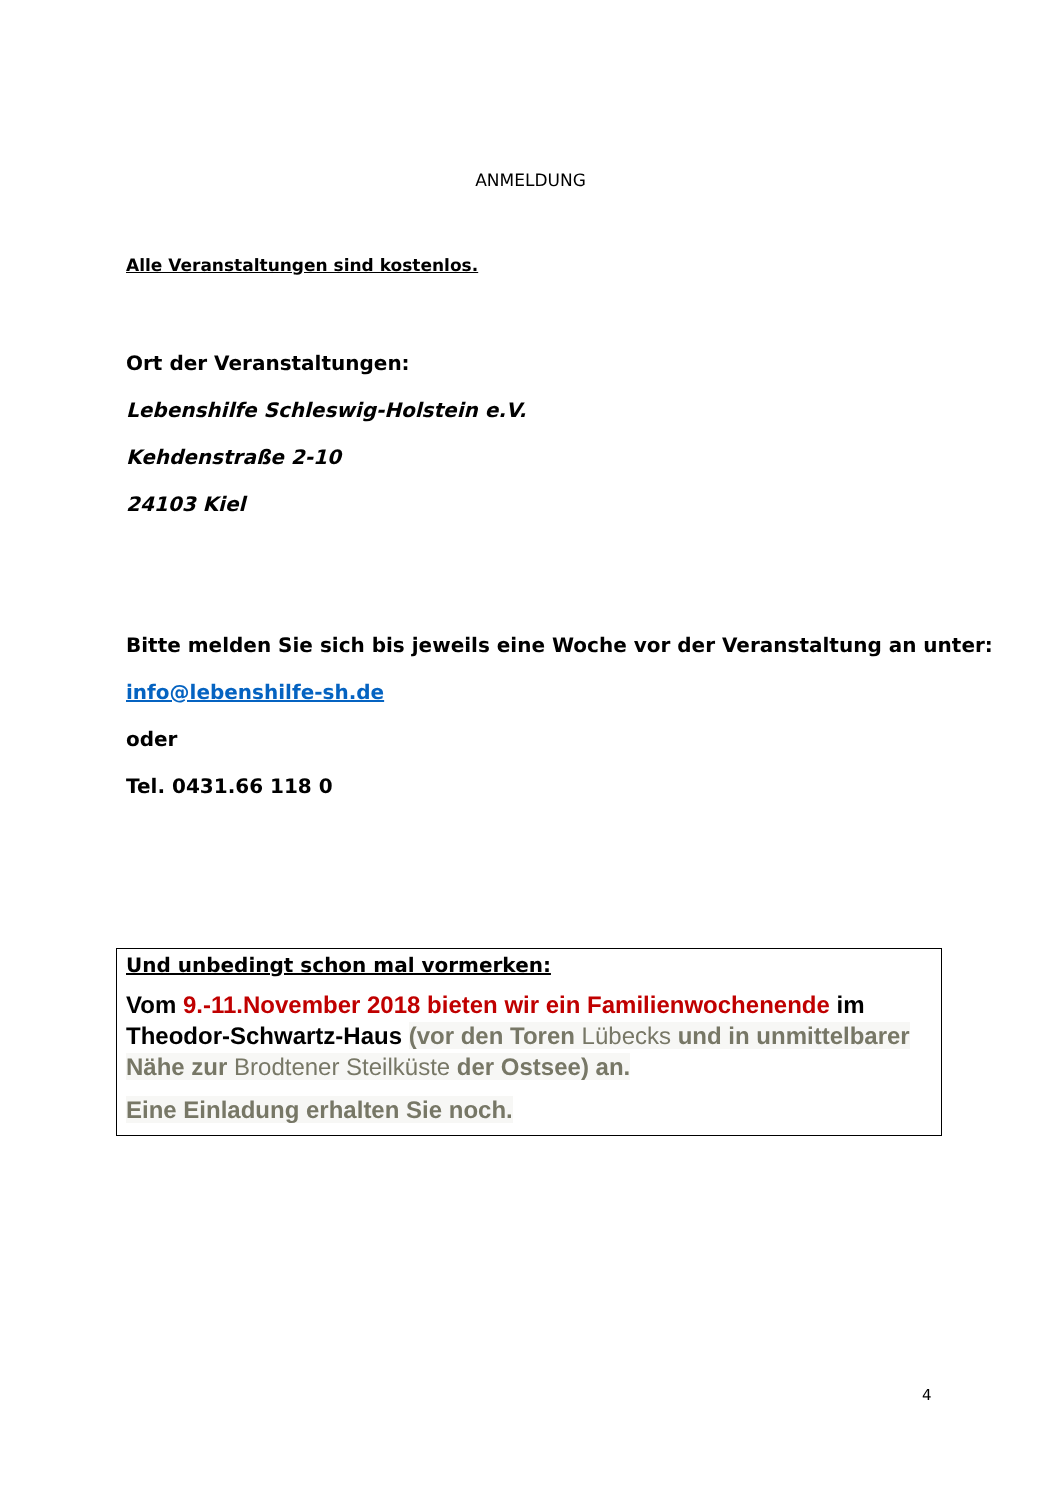ANMELDUNG
Alle Veranstaltungen sind kostenlos.
Ort der Veranstaltungen:
Lebenshilfe Schleswig-Holstein e.V.
Kehdenstraße 2-10
24103 Kiel
Bitte melden Sie sich bis jeweils eine Woche vor der Veranstaltung an unter:
info@lebenshilfe-sh.de
oder
Tel. 0431.66 118 0
Und unbedingt schon mal vormerken:
Vom 9.-11.November 2018 bieten wir ein Familienwochenende im Theodor-Schwartz-Haus (vor den Toren Lübecks und in unmittelbarer Nähe zur Brodtener Steilküste der Ostsee) an.
Eine Einladung erhalten Sie noch.
4